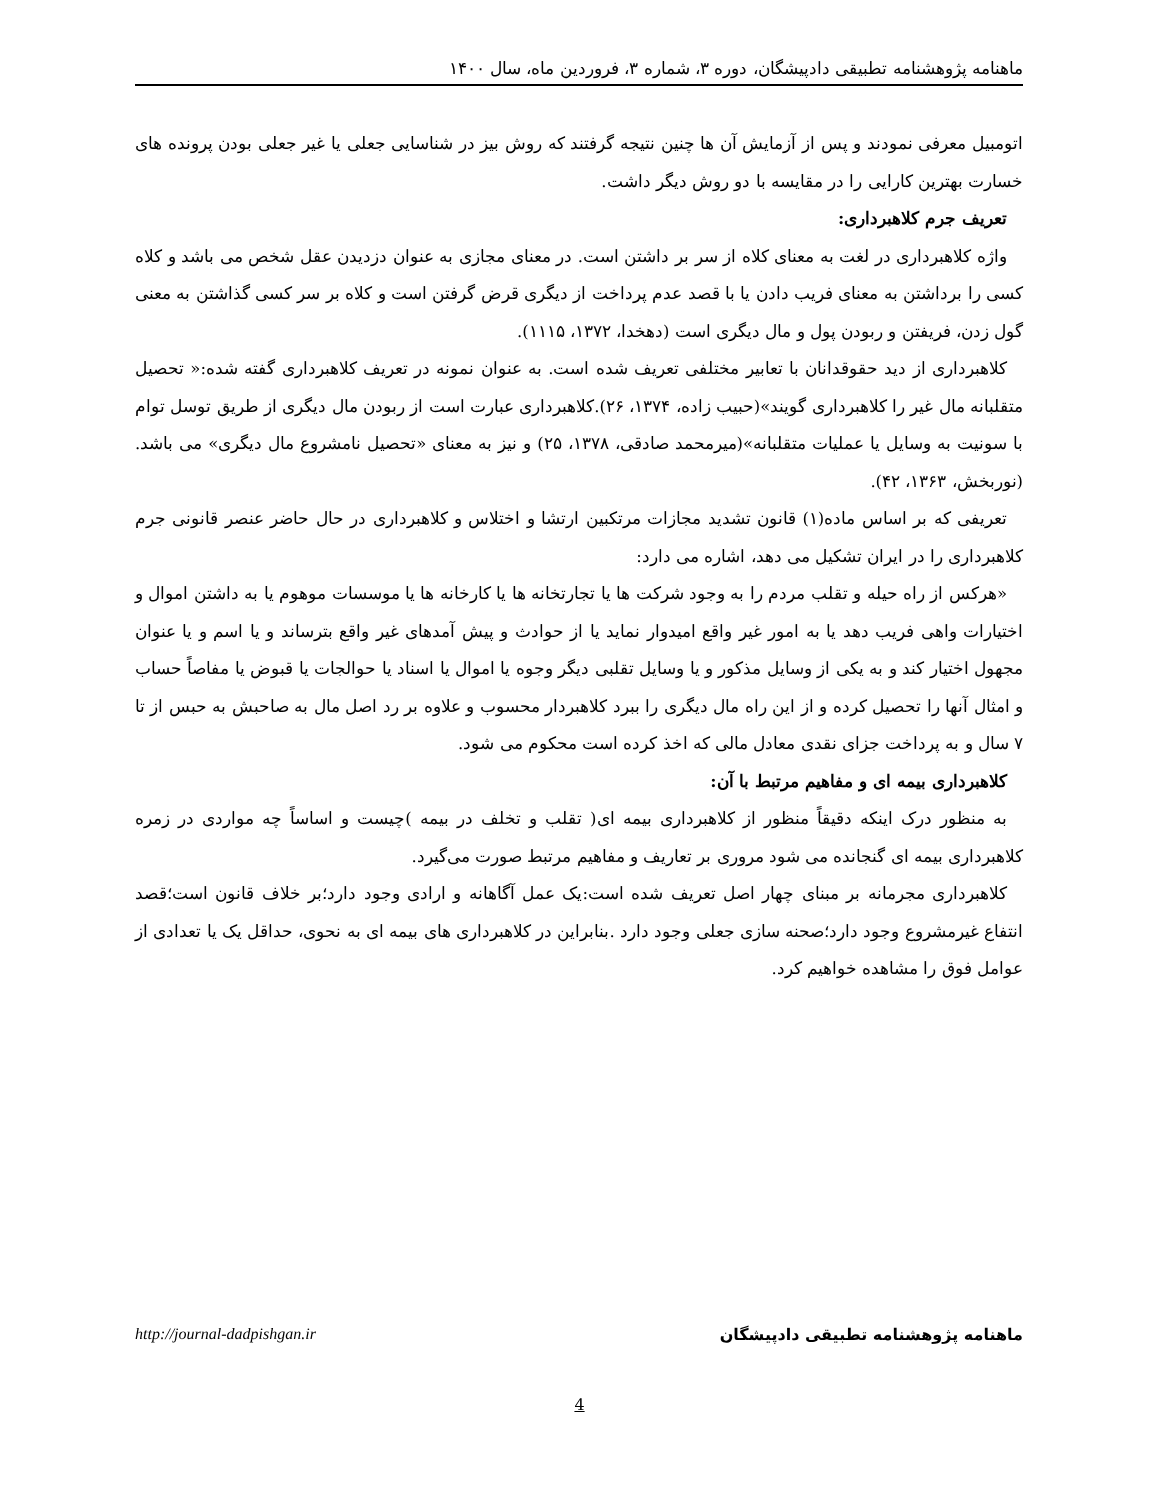ماهنامه پژوهشنامه تطبیقی دادپیشگان، دوره ۳، شماره ۳، فروردین ماه، سال ۱۴۰۰
اتومبیل معرفی نمودند و پس از آزمایش آن ها چنین نتیجه گرفتند که روش بیز در شناسایی جعلی یا غیر جعلی بودن پرونده های خسارت بهترین کارایی را در مقایسه با دو روش دیگر داشت.
تعریف جرم کلاهبرداری:
واژه کلاهبرداری در لغت به معنای کلاه از سر بر داشتن است. در معنای مجازی به عنوان دزدیدن عقل شخص می باشد و کلاه کسی را برداشتن به معنای فریب دادن یا با قصد عدم پرداخت از دیگری قرض گرفتن است و کلاه بر سر کسی گذاشتن به معنی گول زدن، فریفتن و ربودن پول و مال دیگری است (دهخدا، ۱۳۷۲، ۱۱۱۵).
کلاهبرداری از دید حقوقدانان با تعابیر مختلفی تعریف شده است. به عنوان نمونه در تعریف کلاهبرداری گفته شده:« تحصیل متقلبانه مال غیر را کلاهبرداری گویند»(حبیب زاده، ۱۳۷۴، ۲۶).کلاهبرداری عبارت است از ربودن مال دیگری از طریق توسل توام با سونیت به وسایل یا عملیات متقلبانه»(میرمحمد صادقی، ۱۳۷۸، ۲۵) و نیز به معنای «تحصیل نامشروع مال دیگری» می باشد. (نوربخش، ۱۳۶۳، ۴۲).
تعریفی که بر اساس ماده(۱) قانون تشدید مجازات مرتکبین ارتشا و اختلاس و کلاهبرداری در حال حاضر عنصر قانونی جرم کلاهبرداری را در ایران تشکیل می دهد، اشاره می دارد:
«هرکس از راه حیله و تقلب مردم را به وجود شرکت ها یا تجارتخانه ها یا کارخانه ها یا موسسات موهوم یا به داشتن اموال و اختیارات واهی فریب دهد یا به امور غیر واقع امیدوار نماید یا از حوادث و پیش آمدهای غیر واقع بترساند و یا اسم و یا عنوان مجهول اختیار کند و به یکی از وسایل مذکور و یا وسایل تقلبی دیگر وجوه یا اموال یا اسناد یا حوالجات یا قبوض یا مفاصاً حساب و امثال آنها را تحصیل کرده و از این راه مال دیگری را ببرد کلاهبردار محسوب و علاوه بر رد اصل مال به صاحبش به حبس از تا ۷ سال و به پرداخت جزای نقدی معادل مالی که اخذ کرده است محکوم می شود.
کلاهبرداری بیمه ای و مفاهیم مرتبط با آن:
به منظور درک اینکه دقیقاً منظور از کلاهبرداری بیمه ای( تقلب و تخلف در بیمه )چیست و اساساً چه مواردی در زمره کلاهبرداری بیمه ای گنجانده می شود مروری بر تعاریف و مفاهیم مرتبط صورت می‌گیرد.
کلاهبرداری مجرمانه بر مبنای چهار اصل تعریف شده است:یک عمل آگاهانه و ارادی وجود دارد؛بر خلاف قانون است؛قصد انتفاع غیرمشروع وجود دارد؛صحنه سازی جعلی وجود دارد .بنابراین در کلاهبرداری های بیمه ای به نحوی، حداقل یک یا تعدادی از عوامل فوق را مشاهده خواهیم کرد.
ماهنامه پژوهشنامه تطبیقی دادپیشگان http://journal-dadpishgan.ir
4